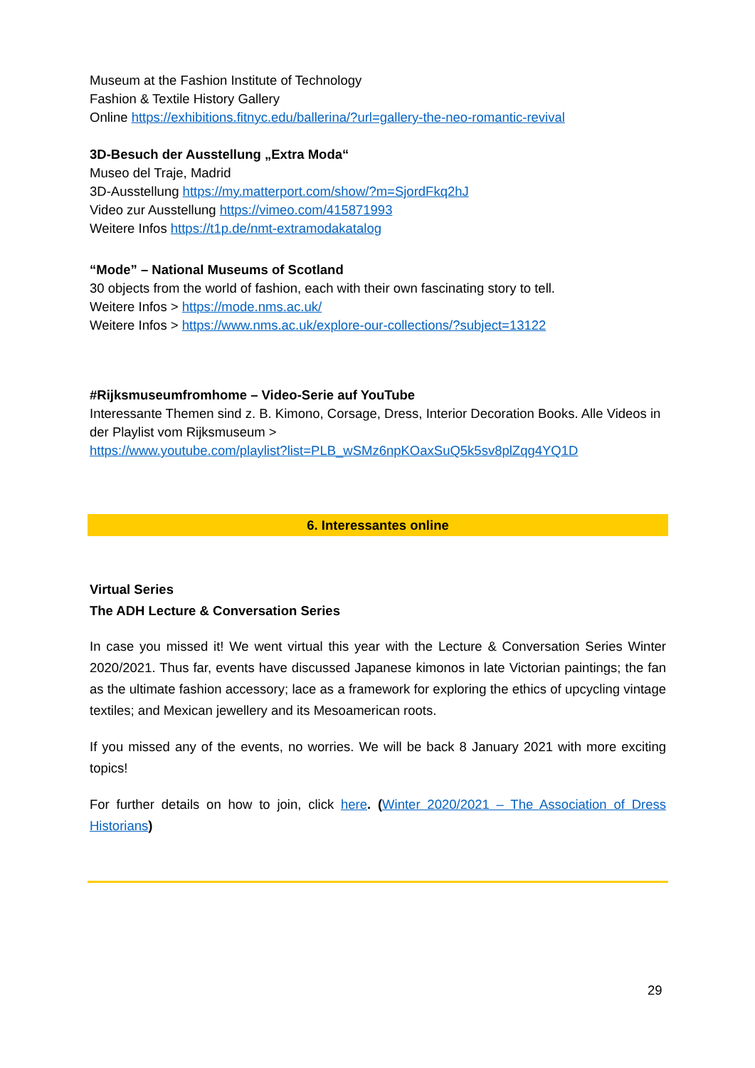Museum at the Fashion Institute of Technology
Fashion & Textile History Gallery
Online https://exhibitions.fitnyc.edu/ballerina/?url=gallery-the-neo-romantic-revival
3D-Besuch der Ausstellung „Extra Moda“
Museo del Traje, Madrid
3D-Ausstellung https://my.matterport.com/show/?m=SjordFkq2hJ
Video zur Ausstellung https://vimeo.com/415871993
Weitere Infos https://t1p.de/nmt-extramodakatalog
“Mode” – National Museums of Scotland
30 objects from the world of fashion, each with their own fascinating story to tell.
Weitere Infos > https://mode.nms.ac.uk/
Weitere Infos > https://www.nms.ac.uk/explore-our-collections/?subject=13122
#Rijksmuseumfromhome – Video-Serie auf YouTube
Interessante Themen sind z. B. Kimono, Corsage, Dress, Interior Decoration Books. Alle Videos in der Playlist vom Rijksmuseum >
https://www.youtube.com/playlist?list=PLB_wSMz6npKOaxSuQ5k5sv8plZqg4YQ1D
6. Interessantes online
Virtual Series
The ADH Lecture & Conversation Series
In case you missed it! We went virtual this year with the Lecture & Conversation Series Winter 2020/2021. Thus far, events have discussed Japanese kimonos in late Victorian paintings; the fan as the ultimate fashion accessory; lace as a framework for exploring the ethics of upcycling vintage textiles; and Mexican jewellery and its Mesoamerican roots.
If you missed any of the events, no worries. We will be back 8 January 2021 with more exciting topics!
For further details on how to join, click here. (Winter 2020/2021 – The Association of Dress Historians)
29